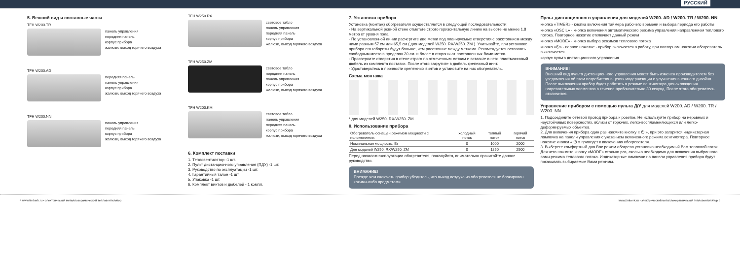РУССКИЙ
5. Вешний вид и составные части
TFH W200.TR
панель управления
передняя панель
корпус прибора
жалюзи, выход горячего воздуха
TFH W200.AD
передняя панель
панель управления
корпус прибора
жалюзи, выход горячего воздуха
TFH W200.NN
панель управления
передняя панель
корпус прибора
жалюзи, выход горячего воздуха
TFH W250.RX
световое табло
панель управления
передняя панель
корпус прибора
жалюзи, выход горячего воздуха
TFH W250.ZM
световое табло
передняя панель
панель управления
корпус прибора
жалюзи, выход горячего воздуха
TFH W200.KM
световое табло
панель управления
передняя панель
корпус прибора
жалюзи, выход горячего воздуха
6. Комплект поставки
1. Тепловентилятор -1 шт.
2. Пульт дистанционного управления (ПДУ) -1 шт.
3. Руководство по эксплуатации -1 шт.
4. Гарантийный талон -1 шт.
5. Упаковка -1 шт.
6. Комплект винтов и дюбелей - 1 компл.
7. Установка прибора
Установка (монтаж) обогревателя осуществляется в следующей последовательности:
- На вертикальной ровной стене отметьте строго горизонтальную линию на высоте не менее 1,8 метра от уровня пола.
- По установленной линии расчертите две метки под планируемые отверстия с расстоянием между ними равным 57 см или 65,5 см ( для моделей W250. RX/W250. ZM ). Учитывайте, при установке прибора его габариты будут больше, чем расстояние между метками. Рекомендуется оставлять свободным место в пределах 20 см. и более в стороны от поставленных Вами меток.
- Просверлите отверстия в стене строго по отмеченным меткам и вставьте в него пластмассовый дюбель из комплекта поставки. После этого закрутите в дюбель крепежный винт.
- Удостоверьтесь в прочности крепежных винтов и установите на них обогреватель.
Схема монтажа
* для моделей W250. RX/W250. ZM
8. Использование прибора
| Обогреватель оснащен режимом мощности с положениями: | холодный поток | теплый поток | горячий поток |
| --- | --- | --- | --- |
| Номинальная мощность. Вт | 0 | 1000 | 2000 |
| Для моделей W250. RX/W250. ZM | 0 | 1250 | 2500 |
Перед началом эксплуатации обогревателя, пожалуйста, внимательно прочитайте данное руководство.
ВНИМАНИЕ!
Прежде чем включать прибор убедитесь, что выход воздуха из обогревателя не блокирован какими-либо предметами.
Пульт дистанционного управления для моделей W200. AD / W200. TR / W200. NN
кнопка «TIMER» - кнопка включения таймера рабочего времени и выбора периода его работы
кнопка «OSCIL» - кнопка включения автоматического режима управления направлением теплового потока. Повторное нажатие отключает данный режим
кнопка «MODE» - кнопка выбора режимов теплового потока
кнопка «⏻» - первое нажатие - прибор включается в работу, при повторном нажатии обогреватель выключается.
корпус пульта дистанционного управления
ВНИМАНИЕ!
Внешний вид пульта дистанционного управления может быть изменен производителем без уведомления об этом потребителя в целях модернизации и улучшения внешнего дизайна.
После выключения прибор будет работать в режиме вентилятора для охлаждения нагревательных элементов в течение приблизительно 30 секунд. После этого обогреватель отключится.
Управление прибором с помощью пульта Д/У для моделей W200. AD / W200. TR / W200. NN
1. Подсоедините сетевой провод прибора к розетке. Не используйте прибор на неровных и неустойчивых поверхностях, вблизи от горючих, легко-воспламеняющихся или легко-деформируемых объектов.
2. Для включения прибора один раз нажмите кнопку « ⏻ », при это загорится индикаторная лампочка на панели управления с указанием включенного режима вентилятора. Повторное нажатие кнопки « ⏻ » приведет к включению обогревателя.
3. Выберете комфортный для Вас режим обогрева установив необходимый Вам тепловой поток. Для чего нажмите кнопку «MODE» столько раз, сколько необходимо для включения выбранного вами режима теплового потока. Индикаторные лампочки на панели управления прибора будут показывать выбираемые Вами режимы.
4 www.timberk.ru • электрический металлокерамический тепловентилятор www.timberk.ru • электрический металлокерамический тепловентилятор 5